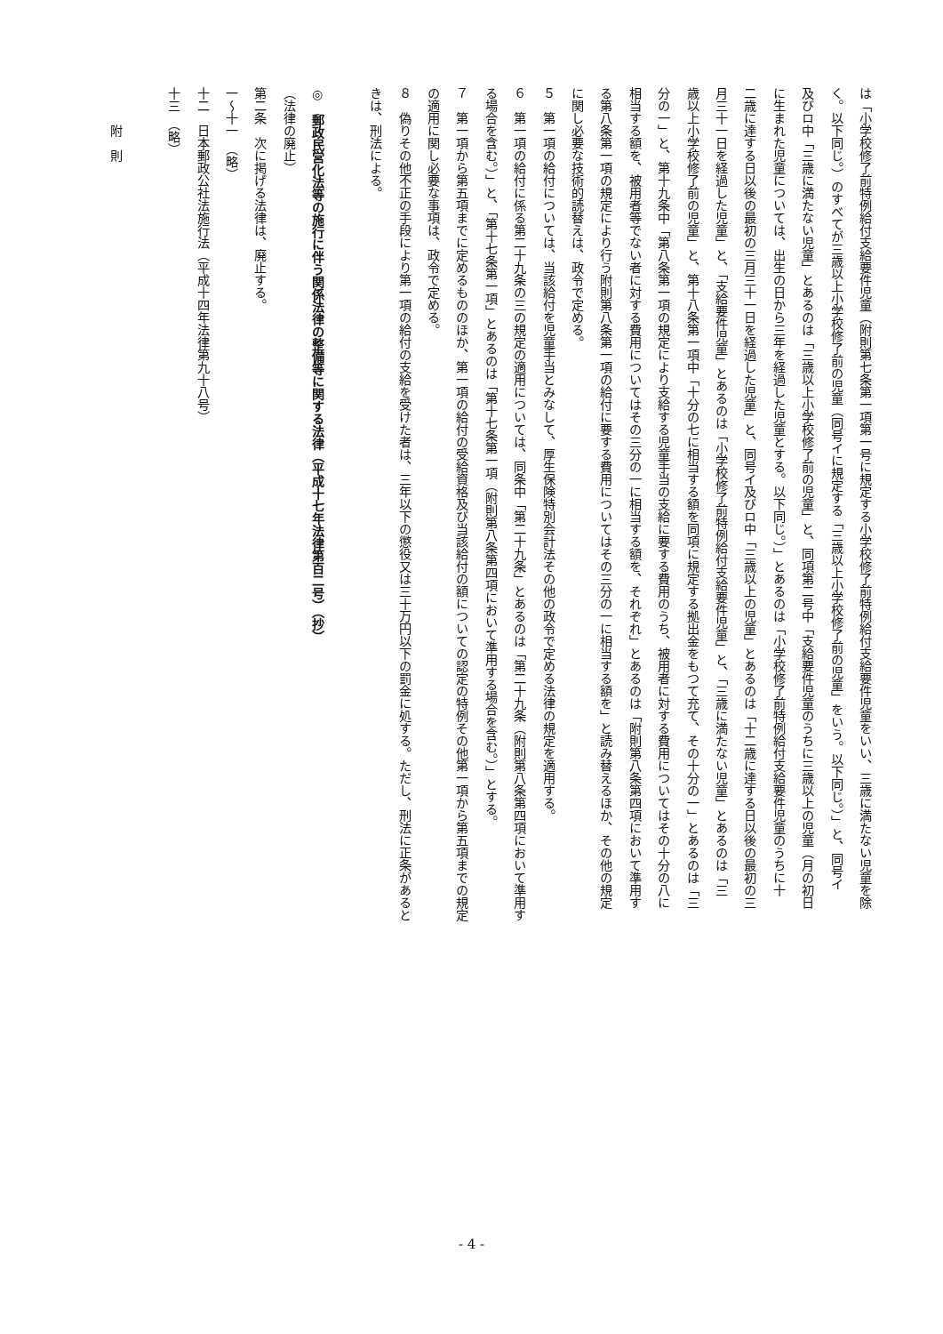は「小学校修了前特例給付支給要件児童（附則第七条第一項第一号に規定する小学校修了前特例給付支給要件児童をいい、三歳に満たない児童を除
く。以下同じ。）のすべてが三歳以上小学校修了前の児童（同号イに規定する「三歳以上小学校修了前の児童」をいう。以下同じ。）」と、同号イ
及びロ中「三歳に満たない児童」とあるのは「三歳以上小学校修了前の児童」と、同項第二号中「支給要件児童のうちに三歳以上の児童（月の初日
に生まれた児童については、出生の日から三年を経過した児童とする。以下同じ。）」とあるのは「小学校修了前特例給付支給要件児童のうちに十
二歳に達する日以後の最初の三月三十一日を経過した児童」と、同号イ及びロ中「三歳以上の児童」とあるのは「十二歳に達する日以後の最初の三
月三十一日を経過した児童」と、「支給要件児童」とあるのは「小学校修了前特例給付支給要件児童」と、「三歳に満たない児童」とあるのは「三
歳以上小学校修了前の児童」と、第十八条第一項中「十分の七に相当する額を同項に規定する拠出金をもつて充て、その十分の一」とあるのは「三
分の一」と、第十九条中「第八条第一項の規定により支給する児童手当の支給に要する費用のうち、被用者に対する費用についてはその十分の八に
相当する額を、被用者等でない者に対する費用についてはその三分の一に相当する額を、それぞれ」とあるのは「附則第八条第四項において準用す
る第八条第一項の規定により行う附則第八条第一項の給付に要する費用についてはその三分の一に相当する額を」と読み替えるほか、その他の規定
に関し必要な技術的読替えは、政令で定める。
５　第一項の給付については、当該給付を児童手当とみなして、厚生保険特別会計法その他の政令で定める法律の規定を適用する。
６　第一項の給付に係る第二十九条の三の規定の適用については、同条中「第二十九条」とあるのは「第二十九条（附則第八条第四項において準用す
る場合を含む。）」と、「第十七条第一項」とあるのは「第十七条第一項（附則第八条第四項において準用する場合を含む。）」とする。
７　第一項から第五項までに定めるもののほか、第一項の給付の受給資格及び当該給付の額についての認定の特例その他第一項から第五項までの規定
の適用に関し必要な事項は、政令で定める。
８　偽りその他不正の手段により第一項の給付の支給を受けた者は、三年以下の懲役又は三十万円以下の罰金に処する。ただし、刑法に正条があると
きは、刑法による。
◎　郵政民営化法等の施行に伴う関係法律の整備等に関する法律（平成十七年法律第百二号）（抄）
（法律の廃止）
第二条　次に掲げる法律は、廃止する。
一～十一　（略）
十二　日本郵政公社法施行法（平成十四年法律第九十八号）
十三　（略）
　　　附　則
- 4 -